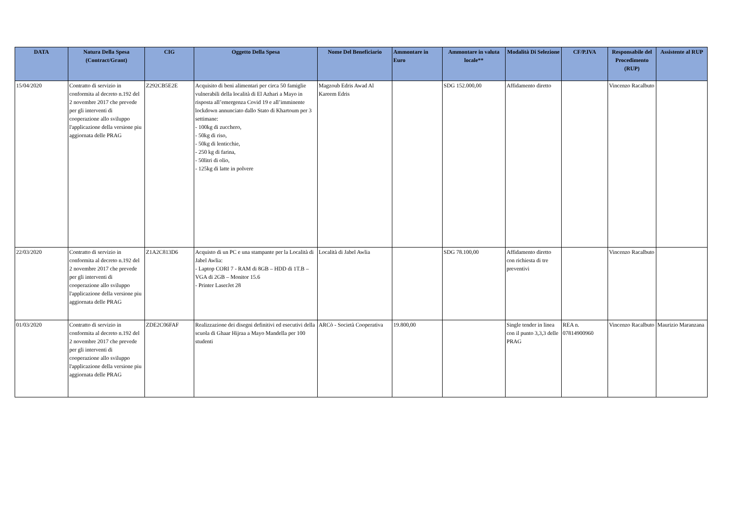| DATA | Natura Della Spesa (Contract/Grant) | CIG | Oggetto Della Spesa | Nome Del Beneficiario | Ammontare in Euro | Ammontare in valuta locale** | Modalità Di Selezione | CF/P.IVA | Responsabile del Procedimento (RUP) | Assistente al RUP |
| --- | --- | --- | --- | --- | --- | --- | --- | --- | --- | --- |
| 15/04/2020 | Contratto di servizio in conformita al decreto n.192 del 2 novembre 2017 che prevede per gli interventi di cooperazione allo sviluppo l'applicazione della versione piu aggiornata delle PRAG | Z292CB5E2E | Acquisito di beni alimentari per circa 50 famiglie vulnerabili della località di El Azhari a Mayo in risposta all’emergenza Covid 19 e all’imminente lockdown annunciato dallo Stato di Khartoum per 3 settimane: - 100kg di zucchero, - 50kg di riso, - 50kg di lenticchie, - 250 kg di farina, - 50litri di olio, - 125kg di latte in polvere | Magzoub Edris Awad Al Kareem Edris | | SDG 152.000,00 | Affidamento diretto | | Vincenzo Racalbuto | |
| 22/03/2020 | Contratto di servizio in conformita al decreto n.192 del 2 novembre 2017 che prevede per gli interventi di cooperazione allo sviluppo l'applicazione della versione piu aggiornata delle PRAG | Z1A2C813D6 | Acquisto di un PC e una stampante per la Località di Jabel Awlia: - Laptop CORI 7 - RAM di 8GB – HDD di 1T.B – VGA di 2GB – Monitor 15.6 - Printer LaserJet 28 | Località di Jabel Awlia | | SDG 78.100,00 | Affidamento diretto con richiesta di tre preventivi | | Vincenzo Racalbuto | |
| 01/03/2020 | Contratto di servizio in conformita al decreto n.192 del 2 novembre 2017 che prevede per gli interventi di cooperazione allo sviluppo l'applicazione della versione piu aggiornata delle PRAG | ZDE2C06FAF | Realizzazione dei disegni definitivi ed esecutivi della scuola di Ghaar Hijraa a Mayo Mandella per 100 studenti | ARCò - Società Cooperativa | 19.800,00 | | Single tender in linea con il punto 3,3,3 delle PRAG | REA n. 07814900960 | Vincenzo Racalbuto | Maurizio Maranzana |